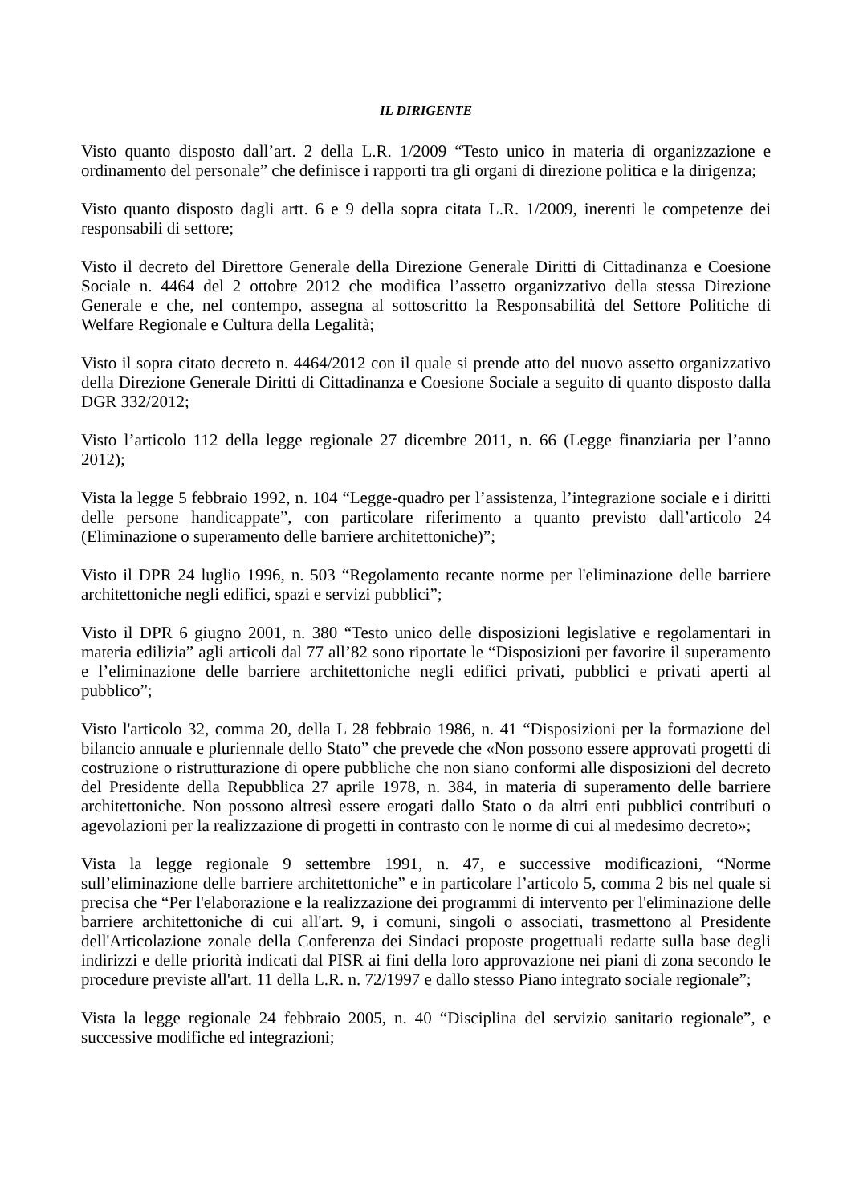IL DIRIGENTE
Visto quanto disposto dall’art. 2 della L.R. 1/2009 “Testo unico in materia di organizzazione e ordinamento del personale” che definisce i rapporti tra gli organi di direzione politica e la dirigenza;
Visto quanto disposto dagli artt. 6 e 9 della sopra citata L.R. 1/2009, inerenti le competenze dei responsabili di settore;
Visto il decreto del Direttore Generale della Direzione Generale Diritti di Cittadinanza e Coesione Sociale n. 4464 del 2 ottobre 2012 che modifica l’assetto organizzativo della stessa Direzione Generale e che, nel contempo, assegna al sottoscritto la Responsabilità del Settore Politiche di Welfare Regionale e Cultura della Legalità;
Visto il sopra citato decreto n. 4464/2012 con il quale si prende atto del nuovo assetto organizzativo della Direzione Generale Diritti di Cittadinanza e Coesione Sociale a seguito di quanto disposto dalla DGR 332/2012;
Visto l’articolo 112 della legge regionale 27 dicembre 2011, n. 66 (Legge finanziaria per l’anno 2012);
Vista la legge 5 febbraio 1992, n. 104 “Legge-quadro per l’assistenza, l’integrazione sociale e i diritti delle persone handicappate”, con particolare riferimento a quanto previsto dall’articolo 24 (Eliminazione o superamento delle barriere architettoniche)”;
Visto il DPR 24 luglio 1996, n. 503 “Regolamento recante norme per l'eliminazione delle barriere architettoniche negli edifici, spazi e servizi pubblici”;
Visto il DPR 6 giugno 2001, n. 380 “Testo unico delle disposizioni legislative e regolamentari in materia edilizia” agli articoli dal 77 all’82 sono riportate le “Disposizioni per favorire il superamento e l’eliminazione delle barriere architettoniche negli edifici privati, pubblici e privati aperti al pubblico”;
Visto l'articolo 32, comma 20, della L 28 febbraio 1986, n. 41 “Disposizioni per la formazione del bilancio annuale e pluriennale dello Stato” che prevede che «Non possono essere approvati progetti di costruzione o ristrutturazione di opere pubbliche che non siano conformi alle disposizioni del decreto del Presidente della Repubblica 27 aprile 1978, n. 384, in materia di superamento delle barriere architettoniche. Non possono altresì essere erogati dallo Stato o da altri enti pubblici contributi o agevolazioni per la realizzazione di progetti in contrasto con le norme di cui al medesimo decreto»;
Vista la legge regionale 9 settembre 1991, n. 47, e successive modificazioni, “Norme sull’eliminazione delle barriere architettoniche” e in particolare l’articolo 5, comma 2 bis nel quale si precisa che “Per l'elaborazione e la realizzazione dei programmi di intervento per l'eliminazione delle barriere architettoniche di cui all'art. 9, i comuni, singoli o associati, trasmettono al Presidente dell'Articolazione zonale della Conferenza dei Sindaci proposte progettuali redatte sulla base degli indirizzi e delle priorità indicati dal PISR ai fini della loro approvazione nei piani di zona secondo le procedure previste all'art. 11 della L.R. n. 72/1997 e dallo stesso Piano integrato sociale regionale”;
Vista la legge regionale 24 febbraio 2005, n. 40 “Disciplina del servizio sanitario regionale”, e successive modifiche ed integrazioni;